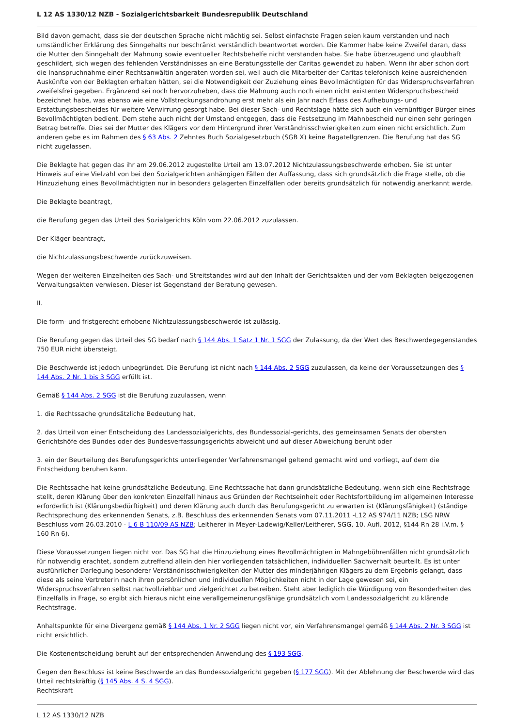L 12 AS 1330/12 NZB - Sozialgerichtsbarkeit Bundesrepublik Deutschland
Bild davon gemacht, dass sie der deutschen Sprache nicht mächtig sei. Selbst einfachste Fragen seien kaum verstanden und nach umständlicher Erklärung des Sinngehalts nur beschränkt verständlich beantwortet worden. Die Kammer habe keine Zweifel daran, dass die Mutter den Sinngehalt der Mahnung sowie eventueller Rechtsbehelfe nicht verstanden habe. Sie habe überzeugend und glaubhaft geschildert, sich wegen des fehlenden Verständnisses an eine Beratungsstelle der Caritas gewendet zu haben. Wenn ihr aber schon dort die Inanspruchnahme einer Rechtsanwältin angeraten worden sei, weil auch die Mitarbeiter der Caritas telefonisch keine ausreichenden Auskünfte von der Beklagten erhalten hätten, sei die Notwendigkeit der Zuziehung eines Bevollmächtigten für das Widerspruchsverfahren zweifelsfrei gegeben. Ergänzend sei noch hervorzuheben, dass die Mahnung auch noch einen nicht existenten Widerspruchsbescheid bezeichnet habe, was ebenso wie eine Vollstreckungsandrohung erst mehr als ein Jahr nach Erlass des Aufhebungs- und Erstattungsbescheides für weitere Verwirrung gesorgt habe. Bei dieser Sach- und Rechtslage hätte sich auch ein vernünftiger Bürger eines Bevollmächtigten bedient. Dem stehe auch nicht der Umstand entgegen, dass die Festsetzung im Mahnbescheid nur einen sehr geringen Betrag betreffe. Dies sei der Mutter des Klägers vor dem Hintergrund ihrer Verständnisschwierigkeiten zum einen nicht ersichtlich. Zum anderen gebe es im Rahmen des § 63 Abs. 2 Zehntes Buch Sozialgesetzbuch (SGB X) keine Bagatellgrenzen. Die Berufung hat das SG nicht zugelassen.
Die Beklagte hat gegen das ihr am 29.06.2012 zugestellte Urteil am 13.07.2012 Nichtzulassungsbeschwerde erhoben. Sie ist unter Hinweis auf eine Vielzahl von bei den Sozialgerichten anhängigen Fällen der Auffassung, dass sich grundsätzlich die Frage stelle, ob die Hinzuziehung eines Bevollmächtigten nur in besonders gelagerten Einzelfällen oder bereits grundsätzlich für notwendig anerkannt werde.
Die Beklagte beantragt,
die Berufung gegen das Urteil des Sozialgerichts Köln vom 22.06.2012 zuzulassen.
Der Kläger beantragt,
die Nichtzulassungsbeschwerde zurückzuweisen.
Wegen der weiteren Einzelheiten des Sach- und Streitstandes wird auf den Inhalt der Gerichtsakten und der vom Beklagten beigezogenen Verwaltungsakten verwiesen. Dieser ist Gegenstand der Beratung gewesen.
II.
Die form- und fristgerecht erhobene Nichtzulassungsbeschwerde ist zulässig.
Die Berufung gegen das Urteil des SG bedarf nach § 144 Abs. 1 Satz 1 Nr. 1 SGG der Zulassung, da der Wert des Beschwerdegegenstandes 750 EUR nicht übersteigt.
Die Beschwerde ist jedoch unbegründet. Die Berufung ist nicht nach § 144 Abs. 2 SGG zuzulassen, da keine der Voraussetzungen des § 144 Abs. 2 Nr. 1 bis 3 SGG erfüllt ist.
Gemäß § 144 Abs. 2 SGG ist die Berufung zuzulassen, wenn
1. die Rechtssache grundsätzliche Bedeutung hat,
2. das Urteil von einer Entscheidung des Landessozialgerichts, des Bundessozial-gerichts, des gemeinsamen Senats der obersten Gerichtshöfe des Bundes oder des Bundesverfassungsgerichts abweicht und auf dieser Abweichung beruht oder
3. ein der Beurteilung des Berufungsgerichts unterliegender Verfahrensmangel geltend gemacht wird und vorliegt, auf dem die Entscheidung beruhen kann.
Die Rechtssache hat keine grundsätzliche Bedeutung. Eine Rechtssache hat dann grundsätzliche Bedeutung, wenn sich eine Rechtsfrage stellt, deren Klärung über den konkreten Einzelfall hinaus aus Gründen der Rechtseinheit oder Rechtsfortbildung im allgemeinen Interesse erforderlich ist (Klärungsbedürftigkeit) und deren Klärung auch durch das Berufungsgericht zu erwarten ist (Klärungsfähigkeit) (ständige Rechtsprechung des erkennenden Senats, z.B. Beschluss des erkennenden Senats vom 07.11.2011 -L12 AS 974/11 NZB; LSG NRW Beschluss vom 26.03.2010 - L 6 B 110/09 AS NZB; Leitherer in Meyer-Ladewig/Keller/Leitherer, SGG, 10. Aufl. 2012, §144 Rn 28 i.V.m. § 160 Rn 6).
Diese Voraussetzungen liegen nicht vor. Das SG hat die Hinzuziehung eines Bevollmächtigten in Mahngebührenfällen nicht grundsätzlich für notwendig erachtet, sondern zutreffend allein den hier vorliegenden tatsächlichen, individuellen Sachverhalt beurteilt. Es ist unter ausführlicher Darlegung besonderer Verständnisschwierigkeiten der Mutter des minderjährigen Klägers zu dem Ergebnis gelangt, dass diese als seine Vertreterin nach ihren persönlichen und individuellen Möglichkeiten nicht in der Lage gewesen sei, ein Widerspruchsverfahren selbst nachvollziehbar und zielgerichtet zu betreiben. Steht aber lediglich die Würdigung von Besonderheiten des Einzelfalls in Frage, so ergibt sich hieraus nicht eine verallgemeinerungsfähige grundsätzlich vom Landessozialgericht zu klärende Rechtsfrage.
Anhaltspunkte für eine Divergenz gemäß § 144 Abs. 1 Nr. 2 SGG liegen nicht vor, ein Verfahrensmangel gemäß § 144 Abs. 2 Nr. 3 SGG ist nicht ersichtlich.
Die Kostenentscheidung beruht auf der entsprechenden Anwendung des § 193 SGG.
Gegen den Beschluss ist keine Beschwerde an das Bundessozialgericht gegeben (§ 177 SGG). Mit der Ablehnung der Beschwerde wird das Urteil rechtskräftig (§ 145 Abs. 4 S. 4 SGG).
Rechtskraft
L 12 AS 1330/12 NZB